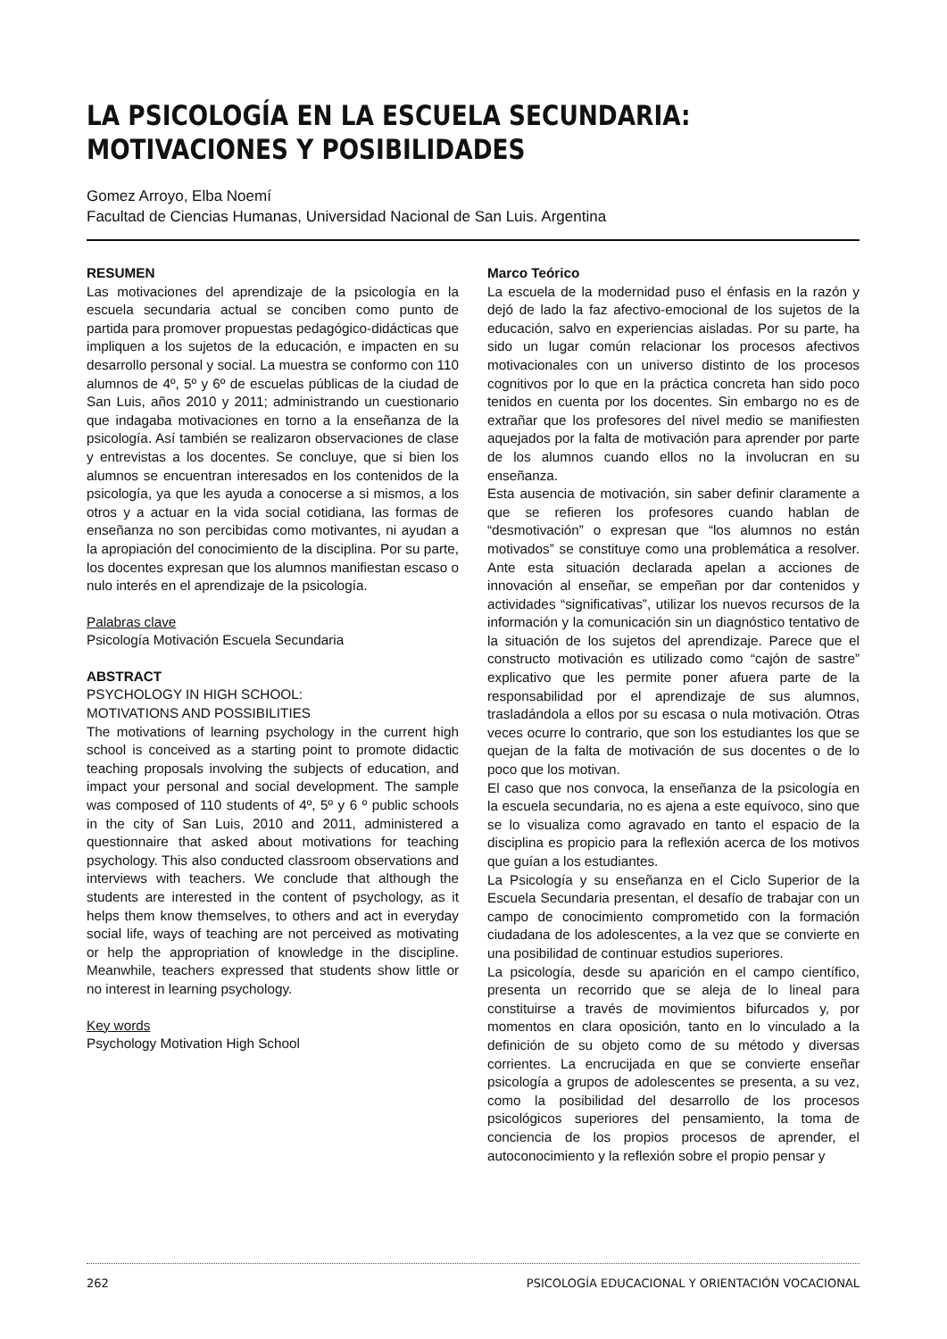LA PSICOLOGÍA EN LA ESCUELA SECUNDARIA:
MOTIVACIONES Y POSIBILIDADES
Gomez Arroyo, Elba Noemí
Facultad de Ciencias Humanas, Universidad Nacional de San Luis. Argentina
RESUMEN
Las motivaciones del aprendizaje de la psicología en la escuela secundaria actual se conciben como punto de partida para promover propuestas pedagógico-didácticas que impliquen a los sujetos de la educación, e impacten en su desarrollo personal y social. La muestra se conformo con 110 alumnos de 4º, 5º y 6º de escuelas públicas de la ciudad de San Luis, años 2010 y 2011; administrando un cuestionario que indagaba motivaciones en torno a la enseñanza de la psicología. Así también se realizaron observaciones de clase y entrevistas a los docentes. Se concluye, que si bien los alumnos se encuentran interesados en los contenidos de la psicología, ya que les ayuda a conocerse a si mismos, a los otros y a actuar en la vida social cotidiana, las formas de enseñanza no son percibidas como motivantes, ni ayudan a la apropiación del conocimiento de la disciplina. Por su parte, los docentes expresan que los alumnos manifiestan escaso o nulo interés en el aprendizaje de la psicología.
Palabras clave
Psicología Motivación Escuela Secundaria
ABSTRACT
PSYCHOLOGY IN HIGH SCHOOL:
MOTIVATIONS AND POSSIBILITIES
The motivations of learning psychology in the current high school is conceived as a starting point to promote didactic teaching proposals involving the subjects of education, and impact your personal and social development. The sample was composed of 110 students of 4º, 5º y 6 º public schools in the city of San Luis, 2010 and 2011, administered a questionnaire that asked about motivations for teaching psychology. This also conducted classroom observations and interviews with teachers. We conclude that although the students are interested in the content of psychology, as it helps them know themselves, to others and act in everyday social life, ways of teaching are not perceived as motivating or help the appropriation of knowledge in the discipline. Meanwhile, teachers expressed that students show little or no interest in learning psychology.
Key words
Psychology Motivation High School
Marco Teórico
La escuela de la modernidad puso el énfasis en la razón y dejó de lado la faz afectivo-emocional de los sujetos de la educación, salvo en experiencias aisladas. Por su parte, ha sido un lugar común relacionar los procesos afectivos motivacionales con un universo distinto de los procesos cognitivos por lo que en la práctica concreta han sido poco tenidos en cuenta por los docentes. Sin embargo no es de extrañar que los profesores del nivel medio se manifiesten aquejados por la falta de motivación para aprender por parte de los alumnos cuando ellos no la involucran en su enseñanza.
Esta ausencia de motivación, sin saber definir claramente a que se refieren los profesores cuando hablan de “desmotivación” o expresan que “los alumnos no están motivados” se constituye como una problemática a resolver. Ante esta situación declarada apelan a acciones de innovación al enseñar, se empeñan por dar contenidos y actividades “significativas”, utilizar los nuevos recursos de la información y la comunicación sin un diagnóstico tentativo de la situación de los sujetos del aprendizaje. Parece que el constructo motivación es utilizado como “cajón de sastre” explicativo que les permite poner afuera parte de la responsabilidad por el aprendizaje de sus alumnos, trasladándola a ellos por su escasa o nula motivación. Otras veces ocurre lo contrario, que son los estudiantes los que se quejan de la falta de motivación de sus docentes o de lo poco que los motivan.
El caso que nos convoca, la enseñanza de la psicología en la escuela secundaria, no es ajena a este equívoco, sino que se lo visualiza como agravado en tanto el espacio de la disciplina es propicio para la reflexión acerca de los motivos que guían a los estudiantes.
La Psicología y su enseñanza en el Ciclo Superior de la Escuela Secundaria presentan, el desafío de trabajar con un campo de conocimiento comprometido con la formación ciudadana de los adolescentes, a la vez que se convierte en una posibilidad de continuar estudios superiores.
La psicología, desde su aparición en el campo científico, presenta un recorrido que se aleja de lo lineal para constituirse a través de movimientos bifurcados y, por momentos en clara oposición, tanto en lo vinculado a la definición de su objeto como de su método y diversas corrientes. La encrucijada en que se convierte enseñar psicología a grupos de adolescentes se presenta, a su vez, como la posibilidad del desarrollo de los procesos psicológicos superiores del pensamiento, la toma de conciencia de los propios procesos de aprender, el autoconocimiento y la reflexión sobre el propio pensar y
262 PSICOLOGÍA EDUCACIONAL Y ORIENTACIÓN VOCACIONAL